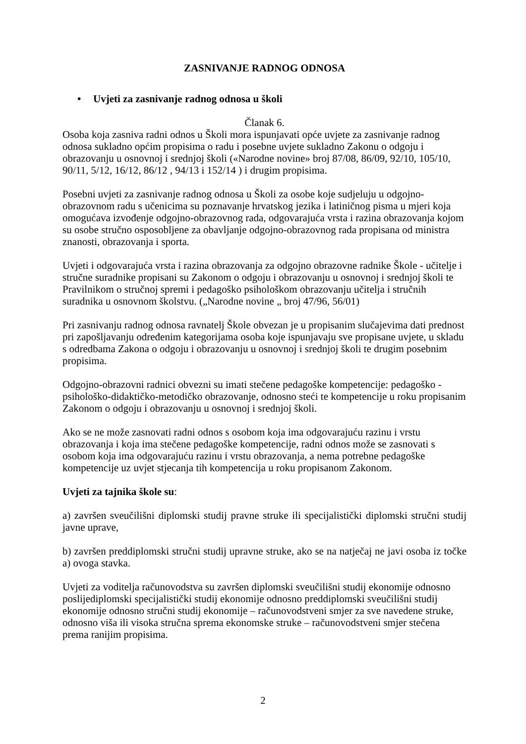ZASNIVANJE RADNOG ODNOSA
• Uvjeti za zasnivanje radnog odnosa u školi
Članak 6.
Osoba koja zasniva radni odnos u Školi mora ispunjavati opće uvjete za zasnivanje radnog odnosa sukladno općim propisima o radu i posebne uvjete sukladno Zakonu o odgoju i obrazovanju u osnovnoj i srednjoj školi («Narodne novine» broj 87/08, 86/09, 92/10, 105/10, 90/11, 5/12, 16/12, 86/12 , 94/13 i 152/14 ) i drugim propisima.
Posebni uvjeti za zasnivanje radnog odnosa u Školi za osobe koje sudjeluju u odgojno-obrazovnom radu s učenicima su poznavanje hrvatskog jezika i latiničnog pisma u mjeri koja omogućava izvođenje odgojno-obrazovnog rada, odgovarajuća vrsta i razina obrazovanja kojom su osobe stručno osposobljene za obavljanje odgojno-obrazovnog rada propisana od ministra znanosti, obrazovanja i sporta.
Uvjeti i odgovarajuća vrsta i razina obrazovanja za odgojno obrazovne radnike Škole - učitelje i stručne suradnike propisani su Zakonom o odgoju i obrazovanju u osnovnoj i srednjoj školi te Pravilnikom o stručnoj spremi i pedagoško psihološkom obrazovanju učitelja i stručnih suradnika u osnovnom školstvu. („Narodne novine „ broj 47/96, 56/01)
Pri zasnivanju radnog odnosa ravnatelj Škole obvezan je u propisanim slučajevima dati prednost pri zapošljavanju određenim kategorijama osoba koje ispunjavaju sve propisane uvjete, u skladu s odredbama Zakona o odgoju i obrazovanju u osnovnoj i srednjoj školi te drugim posebnim propisima.
Odgojno-obrazovni radnici obvezni su imati stečene pedagoške kompetencije: pedagoško - psihološko-didaktičko-metodičko obrazovanje, odnosno steći te kompetencije u roku propisanim Zakonom o odgoju i obrazovanju u osnovnoj i srednjoj školi.
Ako se ne može zasnovati radni odnos s osobom koja ima odgovarajuću razinu i vrstu obrazovanja i koja ima stečene pedagoške kompetencije, radni odnos može se zasnovati s osobom koja ima odgovarajuću razinu i vrstu obrazovanja, a nema potrebne pedagoške kompetencije uz uvjet stjecanja tih kompetencija u roku propisanom Zakonom.
Uvjeti za tajnika škole su:
a) završen sveučilišni diplomski studij pravne struke ili specijalistički diplomski stručni studij javne uprave,
b) završen preddiplomski stručni studij upravne struke, ako se na natječaj ne javi osoba iz točke a) ovoga stavka.
Uvjeti za voditelja računovodstva su završen diplomski sveučilišni studij ekonomije odnosno poslijediplomski specijalistički studij ekonomije odnosno preddiplomski sveučilišni studij ekonomije odnosno stručni studij ekonomije – računovodstveni smjer za sve navedene struke, odnosno viša ili visoka stručna sprema ekonomske struke – računovodstveni smjer stečena prema ranijim propisima.
2